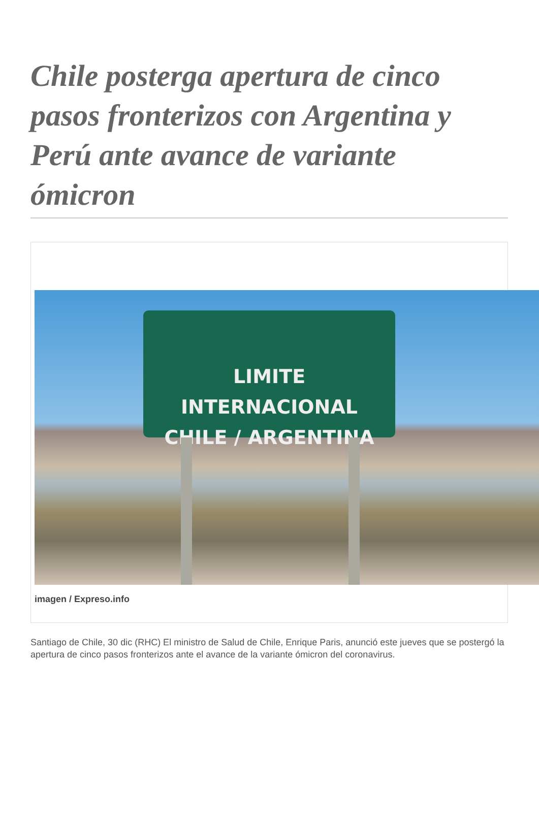Chile posterga apertura de cinco pasos fronterizos con Argentina y Perú ante avance de variante ómicron
LIMITE INTERNACIONAL
CHILE / ARGENTINA
imagen / Expreso.info
Santiago de Chile, 30 dic (RHC) El ministro de Salud de Chile, Enrique Paris, anunció este jueves que se postergó la apertura de cinco pasos fronterizos ante el avance de la variante ómicron del coronavirus.